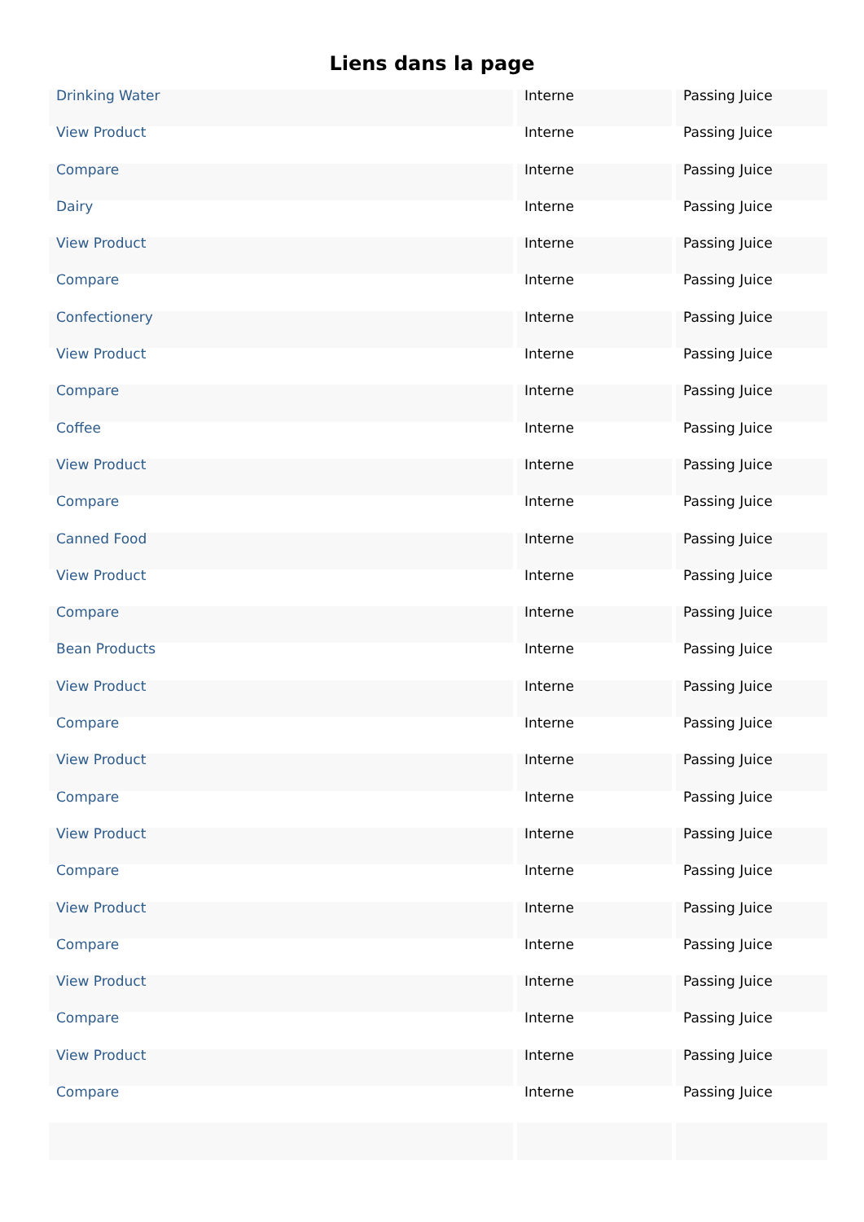Liens dans la page
| Drinking Water | Interne | Passing Juice |
| View Product | Interne | Passing Juice |
| Compare | Interne | Passing Juice |
| Dairy | Interne | Passing Juice |
| View Product | Interne | Passing Juice |
| Compare | Interne | Passing Juice |
| Confectionery | Interne | Passing Juice |
| View Product | Interne | Passing Juice |
| Compare | Interne | Passing Juice |
| Coffee | Interne | Passing Juice |
| View Product | Interne | Passing Juice |
| Compare | Interne | Passing Juice |
| Canned Food | Interne | Passing Juice |
| View Product | Interne | Passing Juice |
| Compare | Interne | Passing Juice |
| Bean Products | Interne | Passing Juice |
| View Product | Interne | Passing Juice |
| Compare | Interne | Passing Juice |
| View Product | Interne | Passing Juice |
| Compare | Interne | Passing Juice |
| View Product | Interne | Passing Juice |
| Compare | Interne | Passing Juice |
| View Product | Interne | Passing Juice |
| Compare | Interne | Passing Juice |
| View Product | Interne | Passing Juice |
| Compare | Interne | Passing Juice |
| View Product | Interne | Passing Juice |
| Compare | Interne | Passing Juice |